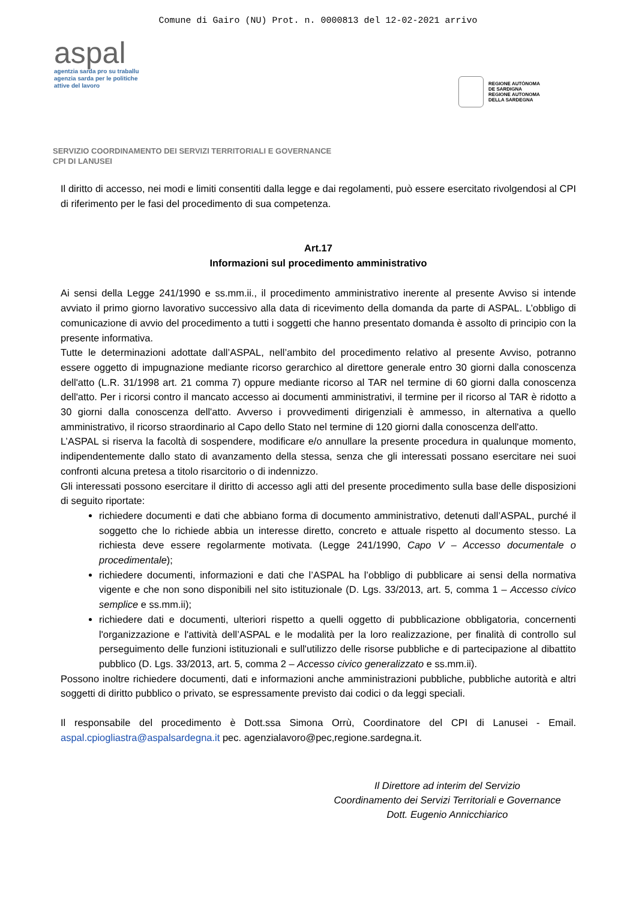Comune di Gairo (NU) Prot. n. 0000813 del 12-02-2021 arrivo
aspal
agentzia sarda pro su traballu
agenzia sarda per le politiche
attive del lavoro
REGIONE AUTÒNOMA
DE SARDIGNA
REGIONE AUTONOMA
DELLA SARDEGNA
SERVIZIO COORDINAMENTO DEI SERVIZI TERRITORIALI E GOVERNANCE
CPI DI LANUSEI
Il diritto di accesso, nei modi e limiti consentiti dalla legge e dai regolamenti, può essere esercitato rivolgendosi al CPI di riferimento per le fasi del procedimento di sua competenza.
Art.17
Informazioni sul procedimento amministrativo
Ai sensi della Legge 241/1990 e ss.mm.ii., il procedimento amministrativo inerente al presente Avviso si intende avviato il primo giorno lavorativo successivo alla data di ricevimento della domanda da parte di ASPAL. L’obbligo di comunicazione di avvio del procedimento a tutti i soggetti che hanno presentato domanda è assolto di principio con la presente informativa.
Tutte le determinazioni adottate dall’ASPAL, nell’ambito del procedimento relativo al presente Avviso, potranno essere oggetto di impugnazione mediante ricorso gerarchico al direttore generale entro 30 giorni dalla conoscenza dell'atto (L.R. 31/1998 art. 21 comma 7) oppure mediante ricorso al TAR nel termine di 60 giorni dalla conoscenza dell'atto. Per i ricorsi contro il mancato accesso ai documenti amministrativi, il termine per il ricorso al TAR è ridotto a 30 giorni dalla conoscenza dell'atto. Avverso i provvedimenti dirigenziali è ammesso, in alternativa a quello amministrativo, il ricorso straordinario al Capo dello Stato nel termine di 120 giorni dalla conoscenza dell'atto.
L’ASPAL si riserva la facoltà di sospendere, modificare e/o annullare la presente procedura in qualunque momento, indipendentemente dallo stato di avanzamento della stessa, senza che gli interessati possano esercitare nei suoi confronti alcuna pretesa a titolo risarcitorio o di indennizzo.
Gli interessati possono esercitare il diritto di accesso agli atti del presente procedimento sulla base delle disposizioni di seguito riportate:
richiedere documenti e dati che abbiano forma di documento amministrativo, detenuti dall’ASPAL, purché il soggetto che lo richiede abbia un interesse diretto, concreto e attuale rispetto al documento stesso. La richiesta deve essere regolarmente motivata. (Legge 241/1990, Capo V – Accesso documentale o procedimentale);
richiedere documenti, informazioni e dati che l’ASPAL ha l’obbligo di pubblicare ai sensi della normativa vigente e che non sono disponibili nel sito istituzionale (D. Lgs. 33/2013, art. 5, comma 1 – Accesso civico semplice e ss.mm.ii);
richiedere dati e documenti, ulteriori rispetto a quelli oggetto di pubblicazione obbligatoria, concernenti l'organizzazione e l'attività dell’ASPAL e le modalità per la loro realizzazione, per finalità di controllo sul perseguimento delle funzioni istituzionali e sull'utilizzo delle risorse pubbliche e di partecipazione al dibattito pubblico (D. Lgs. 33/2013, art. 5, comma 2 – Accesso civico generalizzato e ss.mm.ii).
Possono inoltre richiedere documenti, dati e informazioni anche amministrazioni pubbliche, pubbliche autorità e altri soggetti di diritto pubblico o privato, se espressamente previsto dai codici o da leggi speciali.
Il responsabile del procedimento è Dott.ssa Simona Orrù, Coordinatore del CPI di Lanusei - Email. aspal.cpiogliastra@aspalsardegna.it pec. agenzialavoro@pec,regione.sardegna.it.
Il Direttore ad interim del Servizio
Coordinamento dei Servizi Territoriali e Governance
Dott. Eugenio Annicchiarico